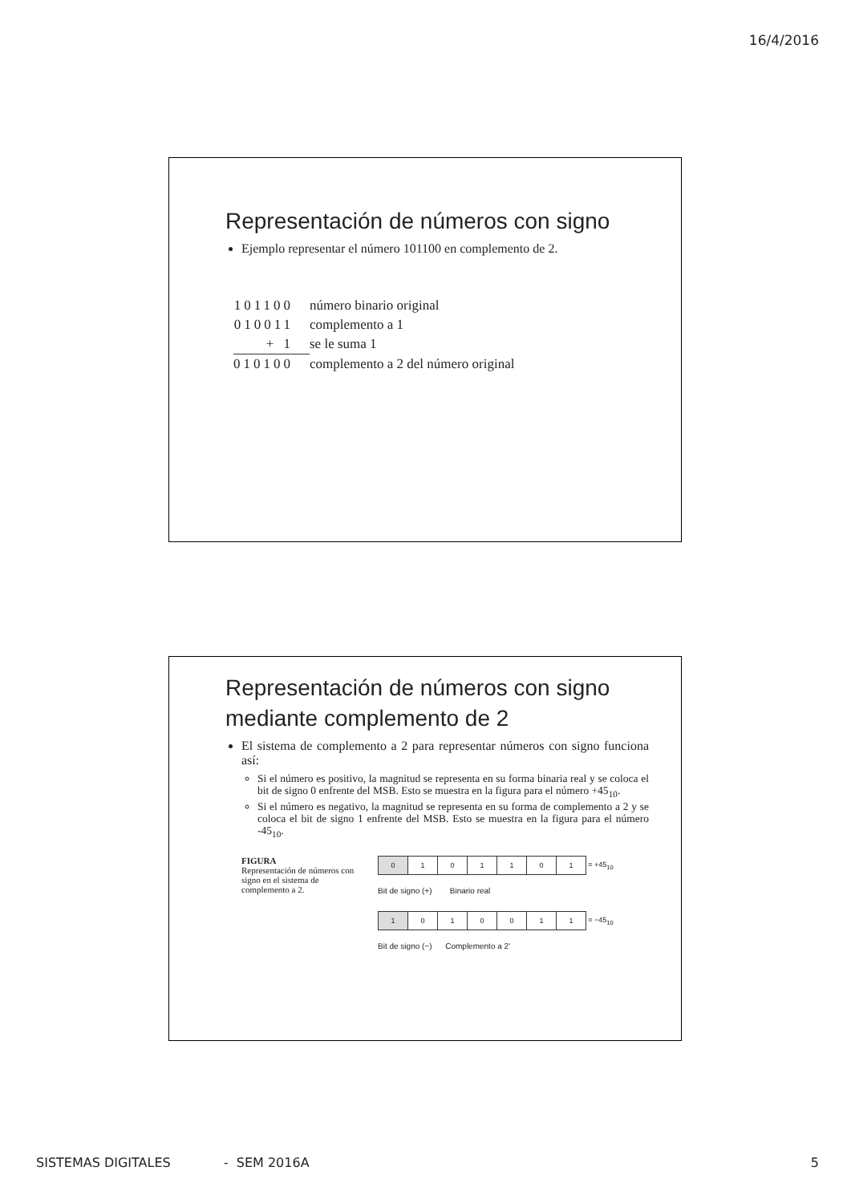16/4/2016
Representación de números con signo
Ejemplo representar el número 101100 en complemento de 2.
| 101100 | número binario original |
| 010011 | complemento a 1 |
| + 1 | se le suma 1 |
| 010100 | complemento a 2 del número original |
Representación de números con signo mediante complemento de 2
El sistema de complemento a 2 para representar números con signo funciona así:
Si el número es positivo, la magnitud se representa en su forma binaria real y se coloca el bit de signo 0 enfrente del MSB. Esto se muestra en la figura para el número +45<sub>10</sub>.
Si el número es negativo, la magnitud se representa en su forma de complemento a 2 y se coloca el bit de signo 1 enfrente del MSB. Esto se muestra en la figura para el número -45<sub>10</sub>.
FIGURA
Representación de números con signo en el sistema de complemento a 2.
| 0 | 1 | 0 | 1 | 1 | 0 | 1 | = +45<sub>10</sub> |
Bit de signo (+) Binario real
| 1 | 0 | 1 | 0 | 0 | 1 | 1 | = −45<sub>10</sub> |
Bit de signo (−) Complemento a 2'
SISTEMAS DIGITALES - SEM 2016A 5